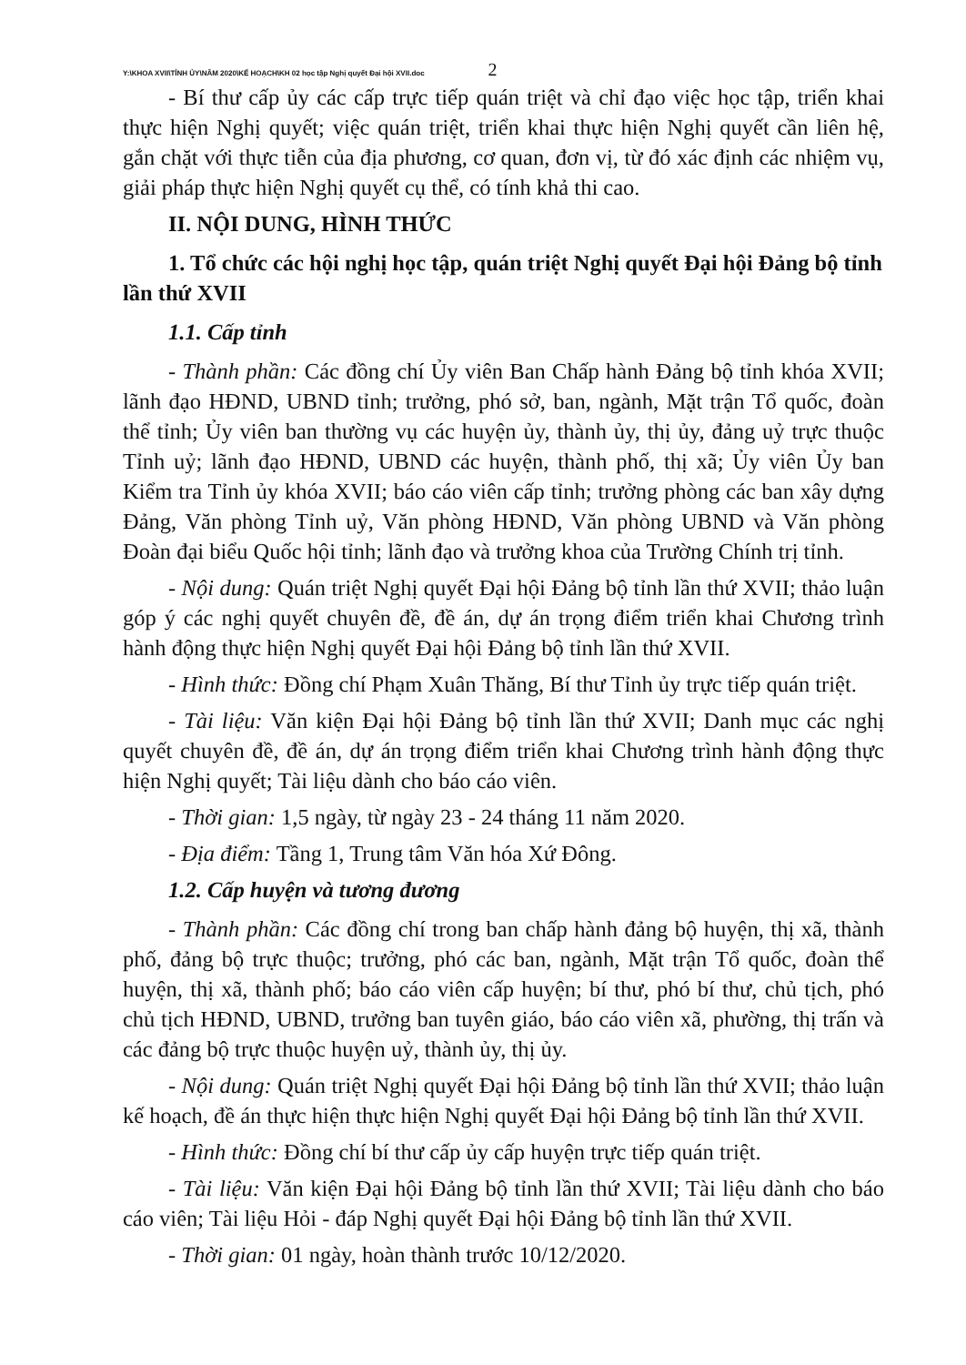Y:\KHOA XVII\TỈNH ỦY\NĂM 2020\KẾ HOẠCH\KH 02 học tập Nghị quyết Đại hội XVII.doc 2
- Bí thư cấp ủy các cấp trực tiếp quán triệt và chỉ đạo việc học tập, triển khai thực hiện Nghị quyết; việc quán triệt, triển khai thực hiện Nghị quyết cần liên hệ, gắn chặt với thực tiễn của địa phương, cơ quan, đơn vị, từ đó xác định các nhiệm vụ, giải pháp thực hiện Nghị quyết cụ thể, có tính khả thi cao.
II. NỘI DUNG, HÌNH THỨC
1. Tổ chức các hội nghị học tập, quán triệt Nghị quyết Đại hội Đảng bộ tỉnh lần thứ XVII
1.1. Cấp tỉnh
- Thành phần: Các đồng chí Ủy viên Ban Chấp hành Đảng bộ tỉnh khóa XVII; lãnh đạo HĐND, UBND tỉnh; trưởng, phó sở, ban, ngành, Mặt trận Tổ quốc, đoàn thể tỉnh; Ủy viên ban thường vụ các huyện ủy, thành ủy, thị ủy, đảng uỷ trực thuộc Tỉnh uỷ; lãnh đạo HĐND, UBND các huyện, thành phố, thị xã; Ủy viên Ủy ban Kiểm tra Tỉnh ủy khóa XVII; báo cáo viên cấp tỉnh; trưởng phòng các ban xây dựng Đảng, Văn phòng Tỉnh uỷ, Văn phòng HĐND, Văn phòng UBND và Văn phòng Đoàn đại biểu Quốc hội tỉnh; lãnh đạo và trưởng khoa của Trường Chính trị tỉnh.
- Nội dung: Quán triệt Nghị quyết Đại hội Đảng bộ tỉnh lần thứ XVII; thảo luận góp ý các nghị quyết chuyên đề, đề án, dự án trọng điểm triển khai Chương trình hành động thực hiện Nghị quyết Đại hội Đảng bộ tỉnh lần thứ XVII.
- Hình thức: Đồng chí Phạm Xuân Thăng, Bí thư Tỉnh ủy trực tiếp quán triệt.
- Tài liệu: Văn kiện Đại hội Đảng bộ tỉnh lần thứ XVII; Danh mục các nghị quyết chuyên đề, đề án, dự án trọng điểm triển khai Chương trình hành động thực hiện Nghị quyết; Tài liệu dành cho báo cáo viên.
- Thời gian: 1,5 ngày, từ ngày 23 - 24 tháng 11 năm 2020.
- Địa điểm: Tầng 1, Trung tâm Văn hóa Xứ Đông.
1.2. Cấp huyện và tương đương
- Thành phần: Các đồng chí trong ban chấp hành đảng bộ huyện, thị xã, thành phố, đảng bộ trực thuộc; trưởng, phó các ban, ngành, Mặt trận Tổ quốc, đoàn thể huyện, thị xã, thành phố; báo cáo viên cấp huyện; bí thư, phó bí thư, chủ tịch, phó chủ tịch HĐND, UBND, trưởng ban tuyên giáo, báo cáo viên xã, phường, thị trấn và các đảng bộ trực thuộc huyện uỷ, thành ủy, thị ủy.
- Nội dung: Quán triệt Nghị quyết Đại hội Đảng bộ tỉnh lần thứ XVII; thảo luận kế hoạch, đề án thực hiện thực hiện Nghị quyết Đại hội Đảng bộ tỉnh lần thứ XVII.
- Hình thức: Đồng chí bí thư cấp ủy cấp huyện trực tiếp quán triệt.
- Tài liệu: Văn kiện Đại hội Đảng bộ tỉnh lần thứ XVII; Tài liệu dành cho báo cáo viên; Tài liệu Hỏi - đáp Nghị quyết Đại hội Đảng bộ tỉnh lần thứ XVII.
- Thời gian: 01 ngày, hoàn thành trước 10/12/2020.